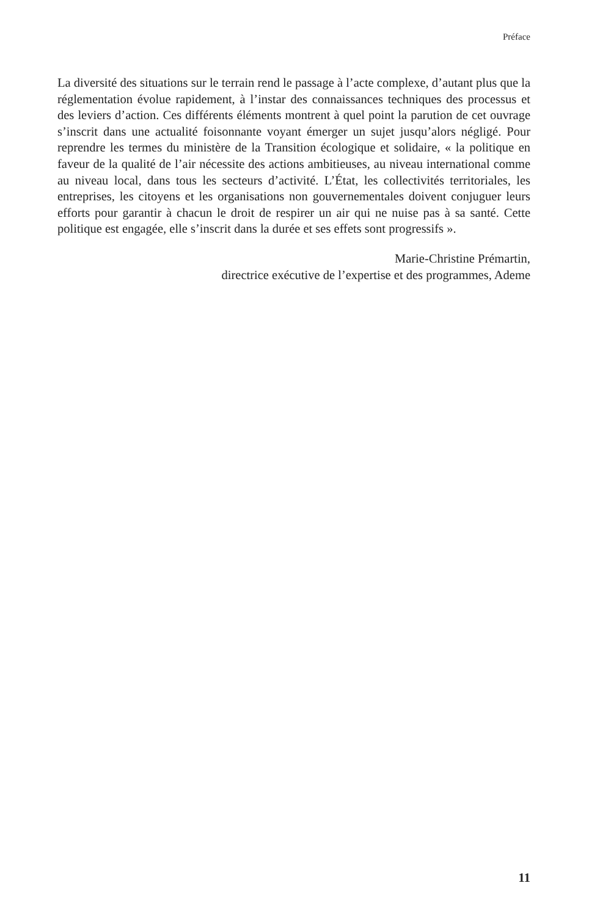Préface
La diversité des situations sur le terrain rend le passage à l’acte complexe, d’autant plus que la réglementation évolue rapidement, à l’instar des connaissances techniques des processus et des leviers d’action. Ces différents éléments montrent à quel point la parution de cet ouvrage s’inscrit dans une actualité foisonnante voyant émerger un sujet jusqu’alors négligé. Pour reprendre les termes du ministère de la Transition écologique et solidaire, « la politique en faveur de la qualité de l’air nécessite des actions ambitieuses, au niveau international comme au niveau local, dans tous les secteurs d’activité. L’État, les collectivités territoriales, les entreprises, les citoyens et les organisations non gouvernementales doivent conjuguer leurs efforts pour garantir à chacun le droit de respirer un air qui ne nuise pas à sa santé. Cette politique est engagée, elle s’inscrit dans la durée et ses effets sont progressifs ».
Marie-Christine Prémartin,
directrice exécutive de l’expertise et des programmes, Ademe
11